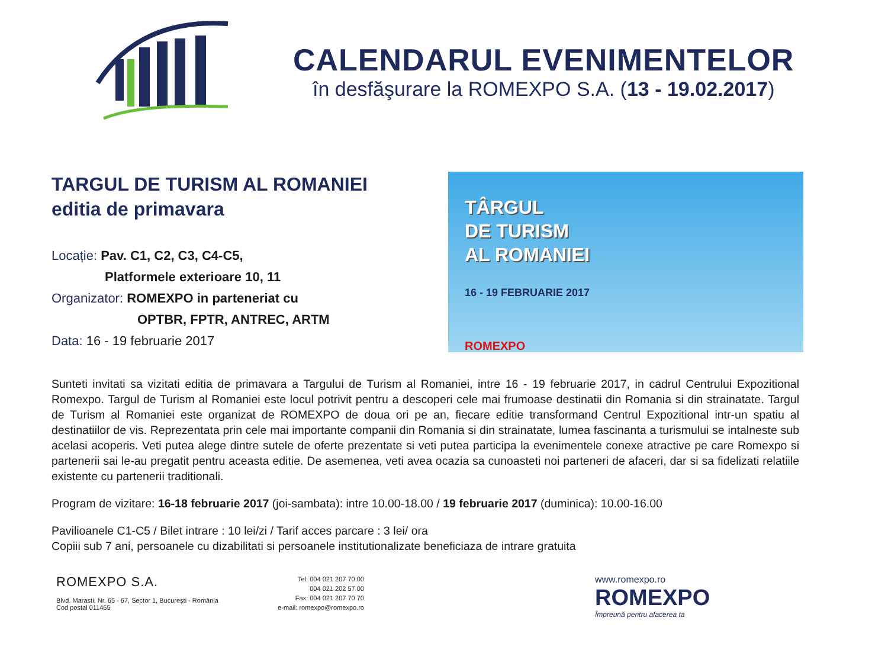CALENDARUL EVENIMENTELOR
în desfăşurare la ROMEXPO S.A. (13 - 19.02.2017)
TARGUL DE TURISM AL ROMANIEI
editia de primavara
Locație: Pav. C1, C2, C3, C4-C5,
Platformele exterioare 10, 11
Organizator: ROMEXPO in parteneriat cu
OPTBR, FPTR, ANTREC, ARTM
Data: 16 - 19 februarie 2017
TÂRGUL
DE TURISM
AL ROMANIEI
16 - 19 FEBRUARIE 2017
ROMEXPO
Sunteti invitati sa vizitati editia de primavara a Targului de Turism al Romaniei, intre 16 - 19 februarie 2017, in cadrul Centrului Expozitional Romexpo. Targul de Turism al Romaniei este locul potrivit pentru a descoperi cele mai frumoase destinatii din Romania si din strainatate. Targul de Turism al Romaniei este organizat de ROMEXPO de doua ori pe an, fiecare editie transformand Centrul Expozitional intr-un spatiu al destinatiilor de vis. Reprezentata prin cele mai importante companii din Romania si din strainatate, lumea fascinanta a turismului se intalneste sub acelasi acoperis. Veti putea alege dintre sutele de oferte prezentate si veti putea participa la evenimentele conexe atractive pe care Romexpo si partenerii sai le-au pregatit pentru aceasta editie. De asemenea, veti avea ocazia sa cunoasteti noi parteneri de afaceri, dar si sa fidelizati relatiile existente cu partenerii traditionali.
Program de vizitare: 16-18 februarie 2017 (joi-sambata): intre 10.00-18.00 / 19 februarie 2017 (duminica): 10.00-16.00
Pavilioanele C1-C5 / Bilet intrare : 10 lei/zi / Tarif acces parcare : 3 lei/ ora
Copiii sub 7 ani, persoanele cu dizabilitati si persoanele institutionalizate beneficiaza de intrare gratuita
ROMEXPO S.A.
Blvd. Marasti, Nr. 65 - 67, Sector 1, Bucureşti - România
Cod postal 011465
Tel: 004 021 207 70 00
004 021 202 57 00
Fax: 004 021 207 70 70
e-mail: romexpo@romexpo.ro
www.romexpo.ro
ROMEXPO
Împreună pentru afacerea ta